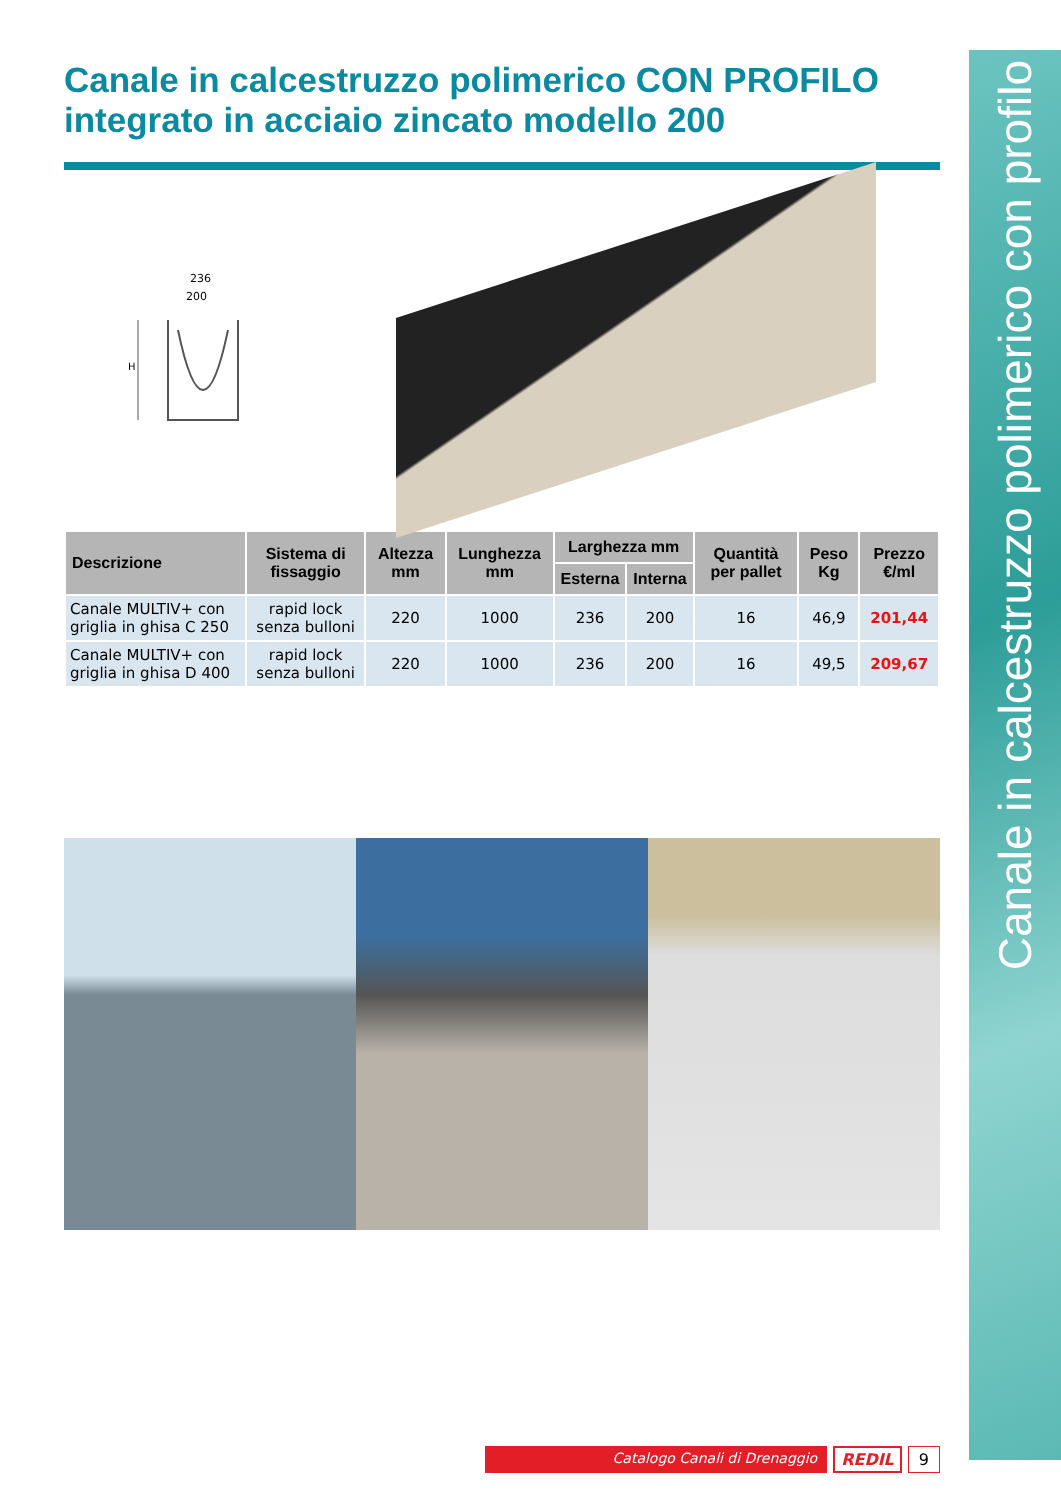Canale in calcestruzzo polimerico con profilo
Canale in calcestruzzo polimerico CON PROFILO integrato in acciaio zincato modello 200
236
200
H
| Descrizione | Sistema di fissaggio | Altezza mm | Lunghezza mm | Larghezza mm | | Quantità per pallet | Peso Kg | Prezzo €/ml |
| --- | --- | --- | --- | --- | --- | --- | --- | --- |
| | | | | Esterna | Interna | | | |
| Canale MULTIV+ con griglia in ghisa C 250 | rapid lock senza bulloni | 220 | 1000 | 236 | 200 | 16 | 46,9 | 201,44 |
| Canale MULTIV+ con griglia in ghisa D 400 | rapid lock senza bulloni | 220 | 1000 | 236 | 200 | 16 | 49,5 | 209,67 |
Catalogo Canali di Drenaggio REDIL 9